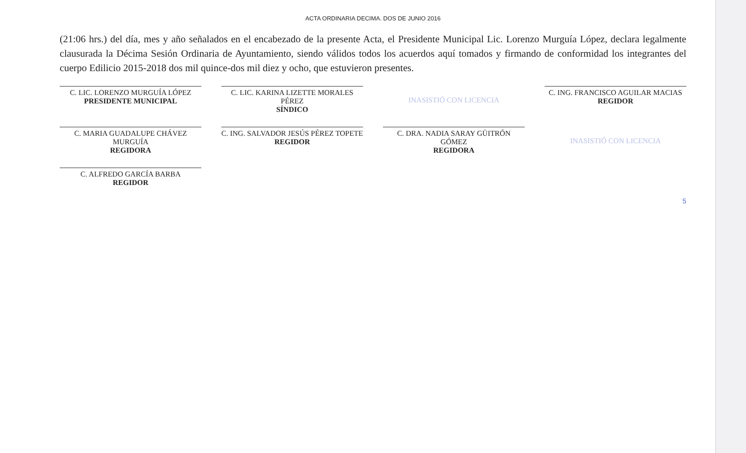ACTA ORDINARIA DECIMA. DOS DE JUNIO 2016
(21:06 hrs.) del día, mes y año señalados en el encabezado de la presente Acta, el Presidente Municipal Lic. Lorenzo Murguía López, declara legalmente clausurada la Décima Sesión Ordinaria de Ayuntamiento, siendo válidos todos los acuerdos aquí tomados y firmando de conformidad los integrantes del cuerpo Edilicio 2015-2018 dos mil quince-dos mil diez y ocho, que estuvieron presentes.
C. LIC. LORENZO MURGUÍA LÓPEZ
PRESIDENTE MUNICIPAL
C. LIC. KARINA LIZETTE MORALES PÉREZ
SÍNDICO
INASISTIÓ CON LICENCIA
C. ING. FRANCISCO AGUILAR MACIAS
REGIDOR
C. MARIA GUADALUPE CHÁVEZ MURGUÍA
REGIDORA
C. ING. SALVADOR JESÚS PÉREZ TOPETE
REGIDOR
C. DRA. NADIA SARAY GÜITRÓN GÓMEZ
REGIDORA
INASISTIÓ CON LICENCIA
C. ALFREDO GARCÍA BARBA
REGIDOR
5